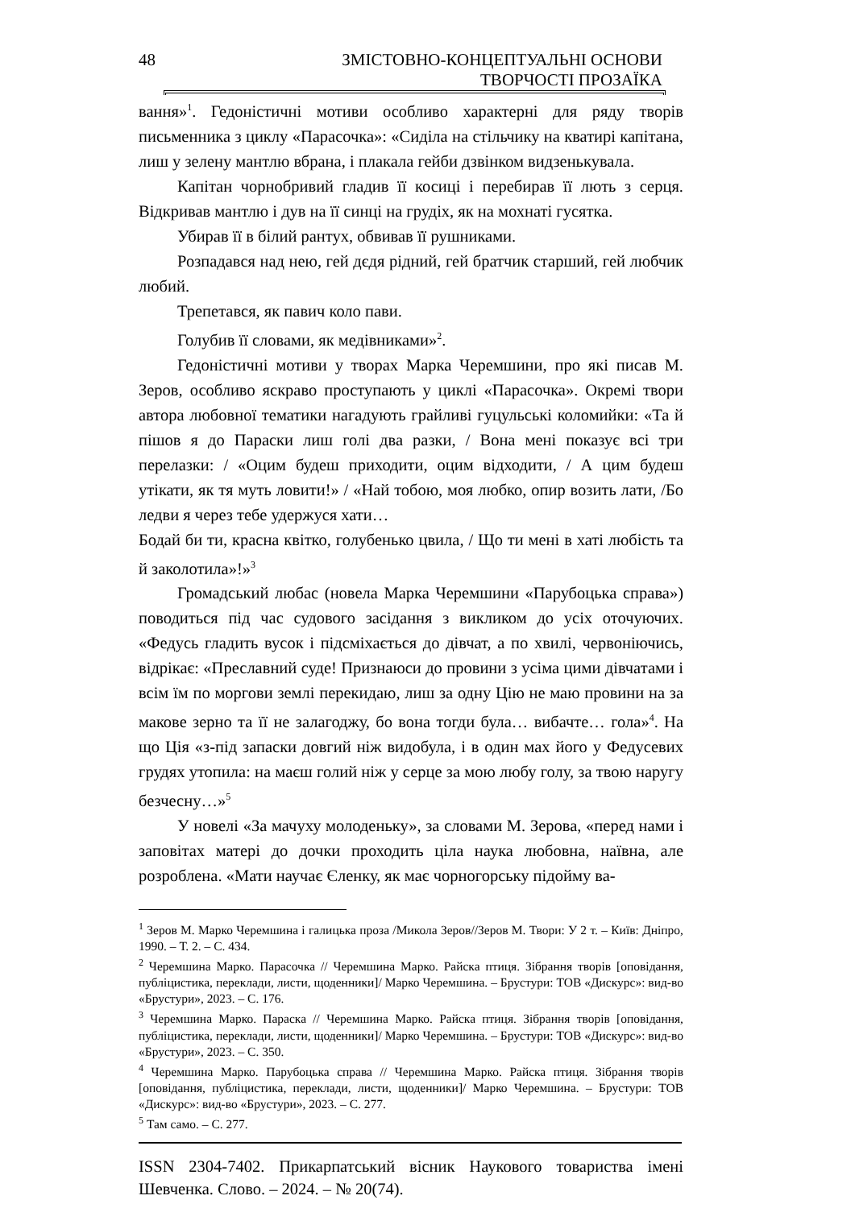48 ЗМІСТОВНО-КОНЦЕПТУАЛЬНІ ОСНОВИ
ТВОРЧОСТІ ПРОЗАЇКА
вання»<sup>1</sup>. Гедоністичні мотиви особливо характерні для ряду творів письменника з циклу «Парасочка»: «Сиділа на стільчику на кватирі капітана, лиш у зелену мантлю вбрана, і плакала гейби дзвінком видзенькувала.
Капітан чорнобривий гладив її косиці і перебирав її лють з серця. Відкривав мантлю і дув на її синці на грудіх, як на мохнаті гусятка.
Убирав її в білий рантух, обвивав її рушниками.
Розпадався над нею, гей дєдя рідний, гей братчик старший, гей любчик любий.
Трепетався, як павич коло пави.
Голубив її словами, як медівниками»<sup>2</sup>.
Гедоністичні мотиви у творах Марка Черемшини, про які писав М. Зеров, особливо яскраво проступають у циклі «Парасочка». Окремі твори автора любовної тематики нагадують грайливі гуцульські коломийки: «Та й пішов я до Параски лиш голі два разки, / Вона мені показує всі три перелазки: / «Оцим будеш приходити, оцим відходити, / А цим будеш утікати, як тя муть ловити!» / «Най тобою, моя любко, опир возить лати, /Бо ледви я через тебе удержуся хати…
Бодай би ти, красна квітко, голубенько цвила, / Що ти мені в хаті любість та й заколотила»!»<sup>3</sup>
Громадський любас (новела Марка Черемшини «Парубоцька справа») поводиться під час судового засідання з викликом до усіх оточуючих. «Федусь гладить вусок і підсміхається до дівчат, а по хвилі, червоніючись, відрікає: «Преславний суде! Признаюси до провини з усіма цими дівчатами і всім їм по моргови землі перекидаю, лиш за одну Цію не маю провини на за макове зерно та її не залагоджу, бо вона тогди була… вибачте… гола»<sup>4</sup>. На що Ція «з-під запаски довгий ніж видобула, і в один мах його у Федусевих грудях утопила: на маєш голий ніж у серце за мою любу голу, за твою наругу безчесну…»<sup>5</sup>
У новелі «За мачуху молоденьку», за словами М. Зерова, «перед нами і заповітах матері до дочки проходить ціла наука любовна, наївна, але розроблена. «Мати научає Єленку, як має чорногорську підойму ва-
<sup>1</sup> Зеров М. Марко Черемшина і галицька проза /Микола Зеров//Зеров М. Твори: У 2 т. – Київ: Дніпро, 1990. – Т. 2. – С. 434.
<sup>2</sup> Черемшина Марко. Парасочка // Черемшина Марко. Райска птиця. Зібрання творів [оповідання, публіцистика, переклади, листи, щоденники]/ Марко Черемшина. – Брустури: ТОВ «Дискурс»: вид-во «Брустури», 2023. – С. 176.
<sup>3</sup> Черемшина Марко. Параска // Черемшина Марко. Райска птиця. Зібрання творів [оповідання, публіцистика, переклади, листи, щоденники]/ Марко Черемшина. – Брустури: ТОВ «Дискурс»: вид-во «Брустури», 2023. – С. 350.
<sup>4</sup> Черемшина Марко. Парубоцька справа // Черемшина Марко. Райска птиця. Зібрання творів [оповідання, публіцистика, переклади, листи, щоденники]/ Марко Черемшина. – Брустури: ТОВ «Дискурс»: вид-во «Брустури», 2023. – С. 277.
<sup>5</sup> Там само. – С. 277.
ISSN 2304-7402. Прикарпатський вісник Наукового товариства імені Шевченка. Слово. – 2024. – № 20(74).